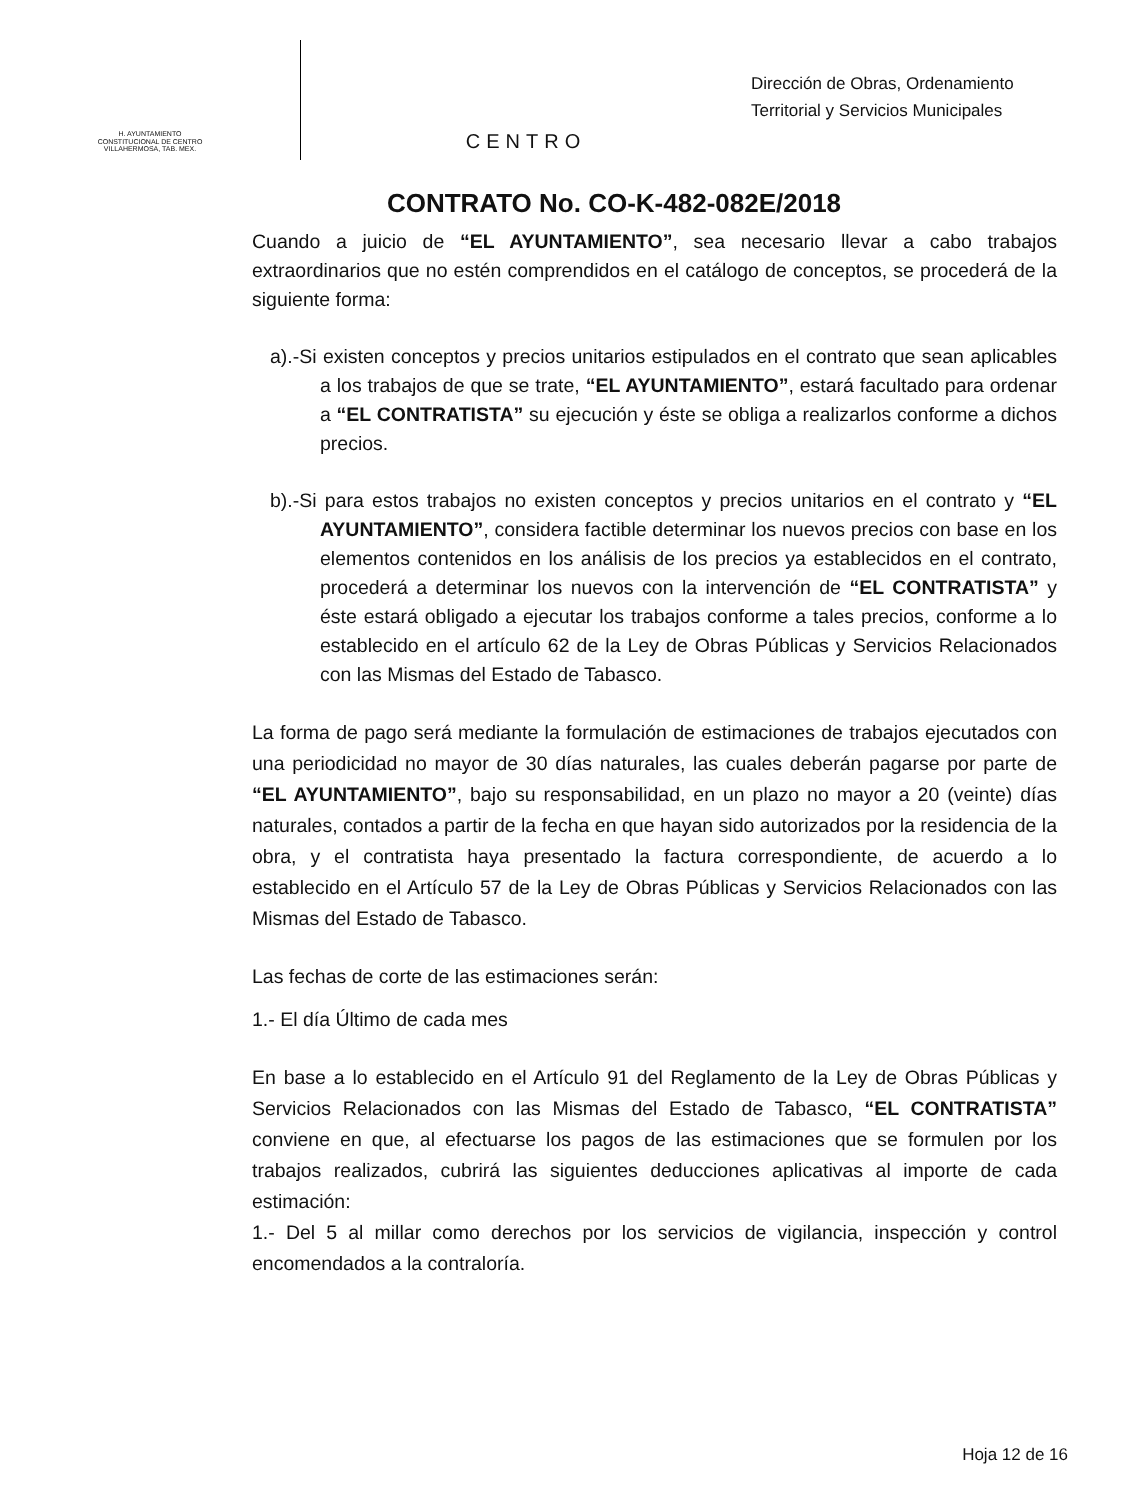H. AYUNTAMIENTO
CONSTITUCIONAL DE CENTRO
VILLAHERMOSA, TAB. MEX.
CENTRO
Dirección de Obras, Ordenamiento
Territorial y Servicios Municipales
CONTRATO No. CO-K-482-082E/2018
Cuando a juicio de “EL AYUNTAMIENTO”, sea necesario llevar a cabo trabajos extraordinarios que no estén comprendidos en el catálogo de conceptos, se procederá de la siguiente forma:
a).-Si existen conceptos y precios unitarios estipulados en el contrato que sean aplicables a los trabajos de que se trate, “EL AYUNTAMIENTO”, estará facultado para ordenar a “EL CONTRATISTA” su ejecución y éste se obliga a realizarlos conforme a dichos precios.
b).-Si para estos trabajos no existen conceptos y precios unitarios en el contrato y “EL AYUNTAMIENTO”, considera factible determinar los nuevos precios con base en los elementos contenidos en los análisis de los precios ya establecidos en el contrato, procederá a determinar los nuevos con la intervención de “EL CONTRATISTA” y éste estará obligado a ejecutar los trabajos conforme a tales precios, conforme a lo establecido en el artículo 62 de la Ley de Obras Públicas y Servicios Relacionados con las Mismas del Estado de Tabasco.
La forma de pago será mediante la formulación de estimaciones de trabajos ejecutados con una periodicidad no mayor de 30 días naturales, las cuales deberán pagarse por parte de “EL AYUNTAMIENTO”, bajo su responsabilidad, en un plazo no mayor a 20 (veinte) días naturales, contados a partir de la fecha en que hayan sido autorizados por la residencia de la obra, y el contratista haya presentado la factura correspondiente, de acuerdo a lo establecido en el Artículo 57 de la Ley de Obras Públicas y Servicios Relacionados con las Mismas del Estado de Tabasco.
Las fechas de corte de las estimaciones serán:
1.- El día Último de cada mes
En base a lo establecido en el Artículo 91 del Reglamento de la Ley de Obras Públicas y Servicios Relacionados con las Mismas del Estado de Tabasco, “EL CONTRATISTA” conviene en que, al efectuarse los pagos de las estimaciones que se formulen por los trabajos realizados, cubrirá las siguientes deducciones aplicativas al importe de cada estimación:
1.- Del 5 al millar como derechos por los servicios de vigilancia, inspección y control encomendados a la contraloría.
Hoja 12 de 16